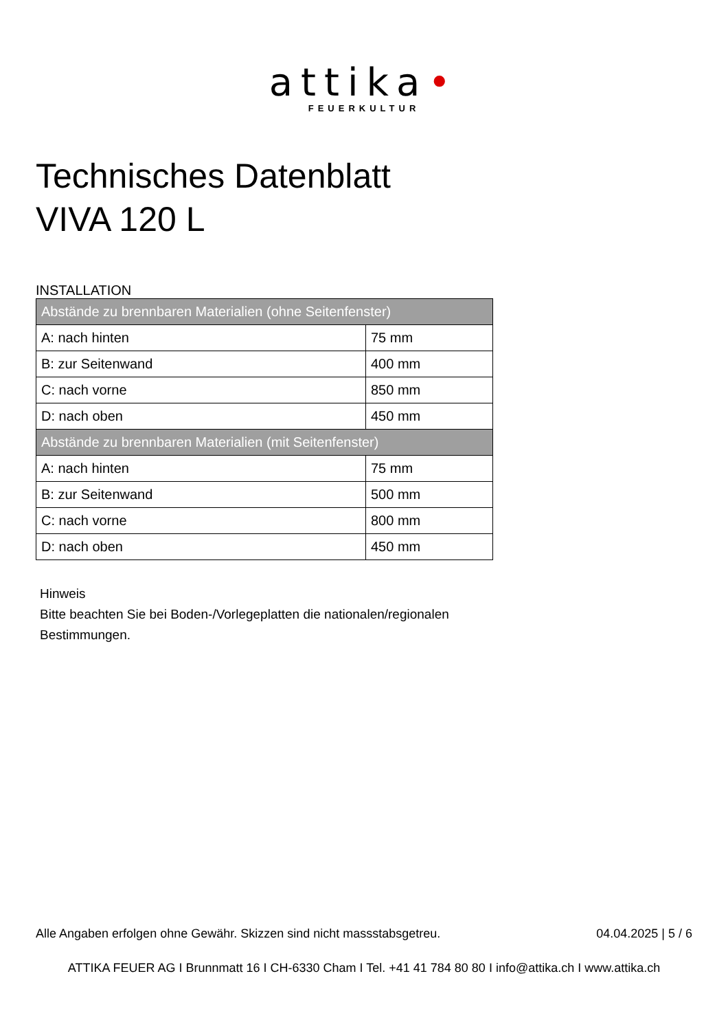attika•
FEUERKULTUR
Technisches Datenblatt
VIVA 120 L
INSTALLATION
| Abstände zu brennbaren Materialien (ohne Seitenfenster) | |
| --- | --- |
| A: nach hinten | 75 mm |
| B: zur Seitenwand | 400 mm |
| C: nach vorne | 850 mm |
| D: nach oben | 450 mm |
| Abstände zu brennbaren Materialien (mit Seitenfenster) | |
| A: nach hinten | 75 mm |
| B: zur Seitenwand | 500 mm |
| C: nach vorne | 800 mm |
| D: nach oben | 450 mm |
Hinweis
Bitte beachten Sie bei Boden-/Vorlegeplatten die nationalen/regionalen
Bestimmungen.
Alle Angaben erfolgen ohne Gewähr. Skizzen sind nicht massstabsgetreu. 04.04.2025 | 5 / 6
ATTIKA FEUER AG I Brunnmatt 16 I CH-6330 Cham I Tel. +41 41 784 80 80 I info@attika.ch I www.attika.ch